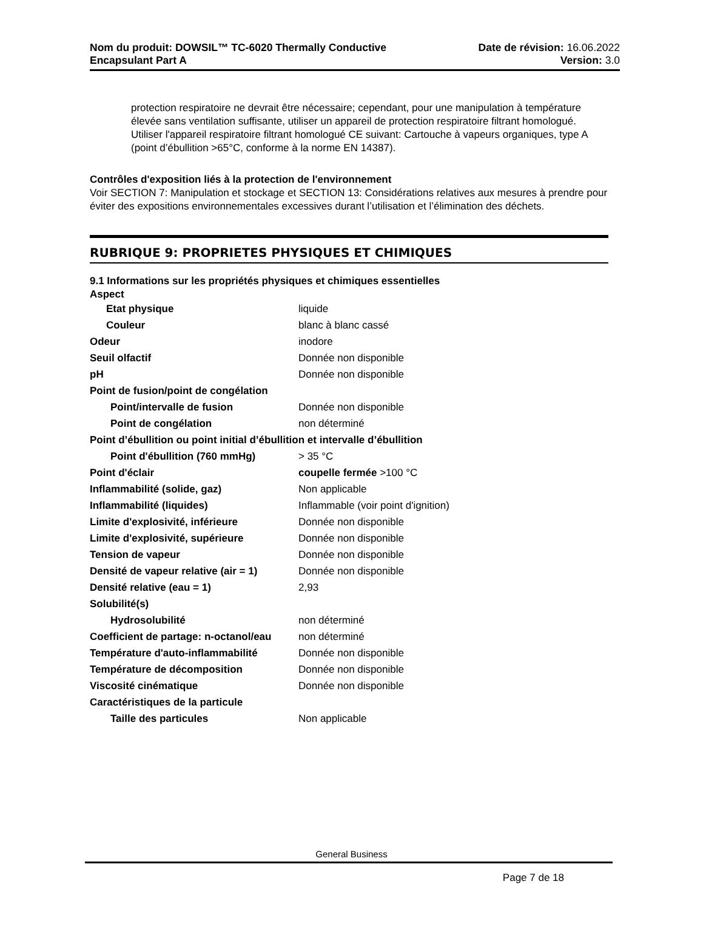Nom du produit: DOWSIL™ TC-6020 Thermally Conductive
Encapsulant Part A
Date de révision: 16.06.2022
Version: 3.0
protection respiratoire ne devrait être nécessaire; cependant, pour une manipulation à température élevée sans ventilation suffisante, utiliser un appareil de protection respiratoire filtrant homologué.
Utiliser l'appareil respiratoire filtrant homologué CE suivant: Cartouche à vapeurs organiques, type A (point d’ébullition >65°C, conforme à la norme EN 14387).
Contrôles d'exposition liés à la protection de l'environnement
Voir SECTION 7: Manipulation et stockage et SECTION 13: Considérations relatives aux mesures à prendre pour éviter des expositions environnementales excessives durant l’utilisation et l’élimination des déchets.
RUBRIQUE 9: PROPRIETES PHYSIQUES ET CHIMIQUES
9.1 Informations sur les propriétés physiques et chimiques essentielles
Aspect
| Etat physique | liquide |
| Couleur | blanc à blanc cassé |
| Odeur | inodore |
| Seuil olfactif | Donnée non disponible |
| pH | Donnée non disponible |
| Point de fusion/point de congélation | |
| Point/intervalle de fusion | Donnée non disponible |
| Point de congélation | non déterminé |
| Point d’ébullition ou point initial d’ébullition et intervalle d’ébullition | |
| Point d'ébullition (760 mmHg) | > 35 °C |
| Point d'éclair | coupelle fermée >100 °C |
| Inflammabilité (solide, gaz) | Non applicable |
| Inflammabilité (liquides) | Inflammable (voir point d'ignition) |
| Limite d'explosivité, inférieure | Donnée non disponible |
| Limite d'explosivité, supérieure | Donnée non disponible |
| Tension de vapeur | Donnée non disponible |
| Densité de vapeur relative (air = 1) | Donnée non disponible |
| Densité relative (eau = 1) | 2,93 |
| Solubilité(s) | |
| Hydrosolubilité | non déterminé |
| Coefficient de partage: n-octanol/eau | non déterminé |
| Température d'auto-inflammabilité | Donnée non disponible |
| Température de décomposition | Donnée non disponible |
| Viscosité cinématique | Donnée non disponible |
| Caractéristiques de la particule | |
| Taille des particules | Non applicable |
General Business
Page 7 de 18